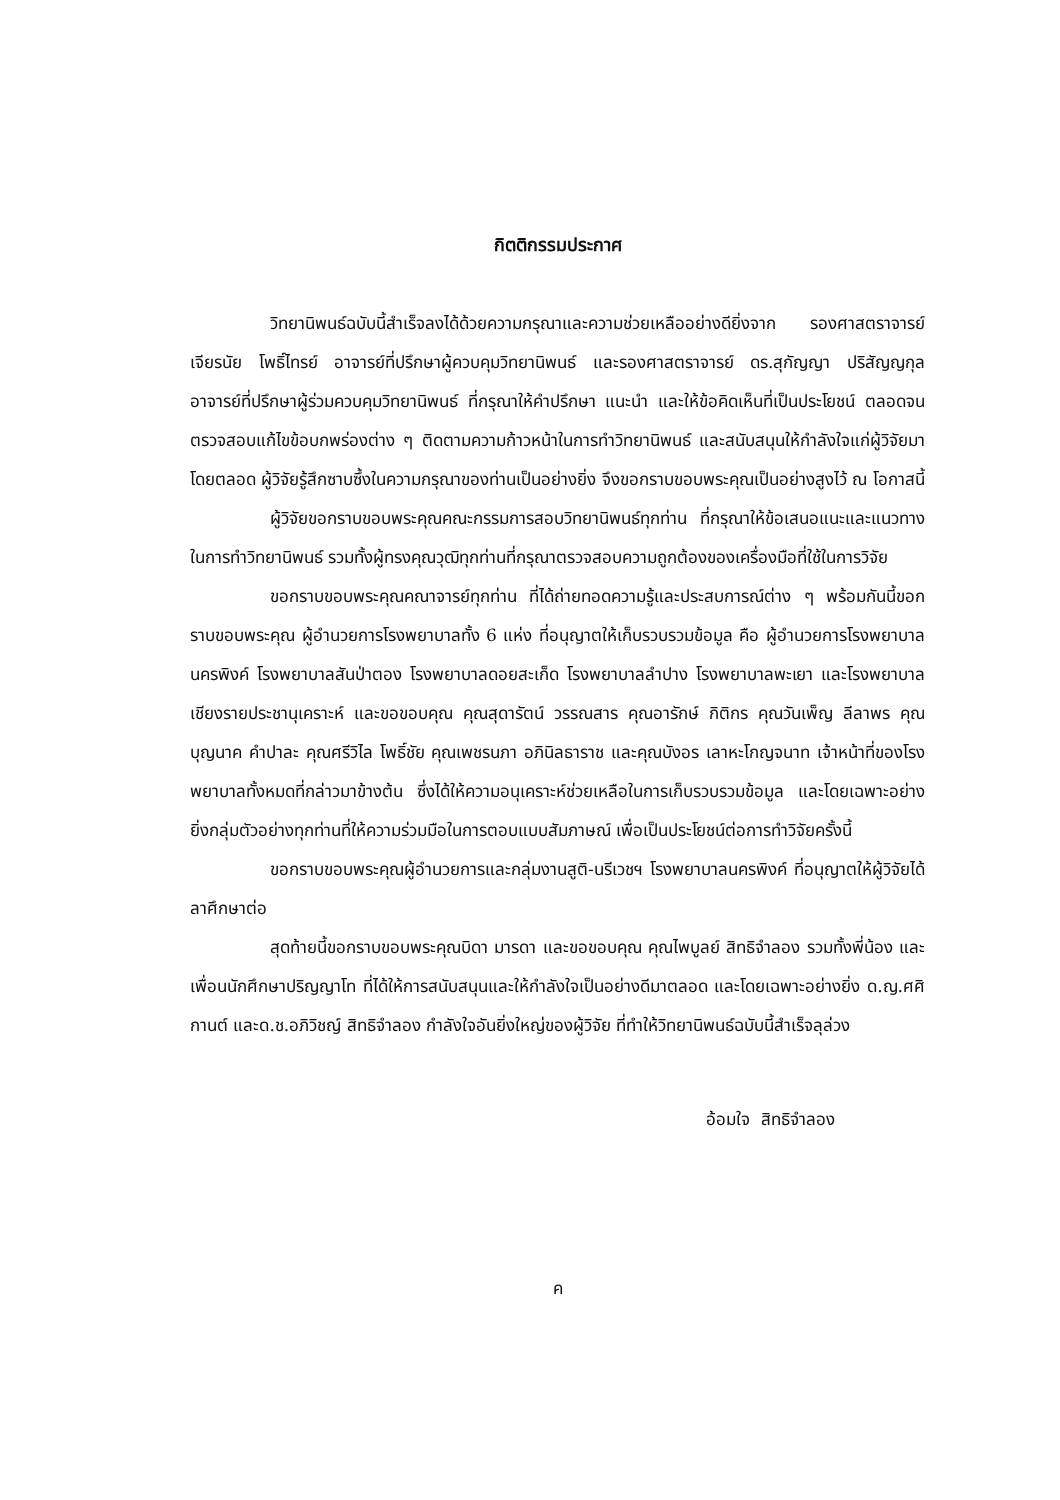กิตติกรรมประกาศ
วิทยานิพนธ์ฉบับนี้สำเร็จลงได้ด้วยความกรุณาและความช่วยเหลืออย่างดียิ่งจาก รองศาสตราจารย์เจียรนัย โพธิ์ไทรย์ อาจารย์ที่ปรึกษาผู้ควบคุมวิทยานิพนธ์ และรองศาสตราจารย์ ดร.สุกัญญา ปริสัญญกุล อาจารย์ที่ปรึกษาผู้ร่วมควบคุมวิทยานิพนธ์ ที่กรุณาให้คำปรึกษา แนะนำ และให้ข้อคิดเห็นที่เป็นประโยชน์ ตลอดจนตรวจสอบแก้ไขข้อบกพร่องต่าง ๆ ติดตามความก้าวหน้าในการทำวิทยานิพนธ์ และสนับสนุนให้กำลังใจแก่ผู้วิจัยมาโดยตลอด ผู้วิจัยรู้สึกซาบซึ้งในความกรุณาของท่านเป็นอย่างยิ่ง จึงขอกราบขอบพระคุณเป็นอย่างสูงไว้ ณ โอกาสนี้
ผู้วิจัยขอกราบขอบพระคุณคณะกรรมการสอบวิทยานิพนธ์ทุกท่าน ที่กรุณาให้ข้อเสนอแนะและแนวทางในการทำวิทยานิพนธ์ รวมทั้งผู้ทรงคุณวุฒิทุกท่านที่กรุณาตรวจสอบความถูกต้องของเครื่องมือที่ใช้ในการวิจัย
ขอกราบขอบพระคุณคณาจารย์ทุกท่าน ที่ได้ถ่ายทอดความรู้และประสบการณ์ต่าง ๆ พร้อมกันนี้ขอกราบขอบพระคุณ ผู้อำนวยการโรงพยาบาลทั้ง 6 แห่ง ที่อนุญาตให้เก็บรวบรวมข้อมูล คือ ผู้อำนวยการโรงพยาบาลนครพิงค์ โรงพยาบาลสันป่าตอง โรงพยาบาลดอยสะเก็ด โรงพยาบาลลำปาง โรงพยาบาลพะเยา และโรงพยาบาลเชียงรายประชานุเคราะห์ และขอขอบคุณ คุณสุดารัตน์ วรรณสาร คุณอารักษ์ กิติกร คุณวันเพ็ญ ลีลาพร คุณบุญนาค คำปาละ คุณศรีวิไล โพธิ์ชัย คุณเพชรนภา อภินิลธาราช และคุณบังอร เลาหะโกญจนาท เจ้าหน้าที่ของโรงพยาบาลทั้งหมดที่กล่าวมาข้างต้น ซึ่งได้ให้ความอนุเคราะห์ช่วยเหลือในการเก็บรวบรวมข้อมูล และโดยเฉพาะอย่างยิ่งกลุ่มตัวอย่างทุกท่านที่ให้ความร่วมมือในการตอบแบบสัมภาษณ์ เพื่อเป็นประโยชน์ต่อการทำวิจัยครั้งนี้
ขอกราบขอบพระคุณผู้อำนวยการและกลุ่มงานสูติ-นรีเวชฯ โรงพยาบาลนครพิงค์ ที่อนุญาตให้ผู้วิจัยได้ลาศึกษาต่อ
สุดท้ายนี้ขอกราบขอบพระคุณบิดา มารดา และขอขอบคุณ คุณไพบูลย์ สิทธิจำลอง รวมทั้งพี่น้อง และเพื่อนนักศึกษาปริญญาโท ที่ได้ให้การสนับสนุนและให้กำลังใจเป็นอย่างดีมาตลอด และโดยเฉพาะอย่างยิ่ง ด.ญ.ศศิกานต์ และด.ช.อภิวิชญ์ สิทธิจำลอง กำลังใจอันยิ่งใหญ่ของผู้วิจัย ที่ทำให้วิทยานิพนธ์ฉบับนี้สำเร็จลุล่วง
อ้อมใจ สิทธิจำลอง
ค